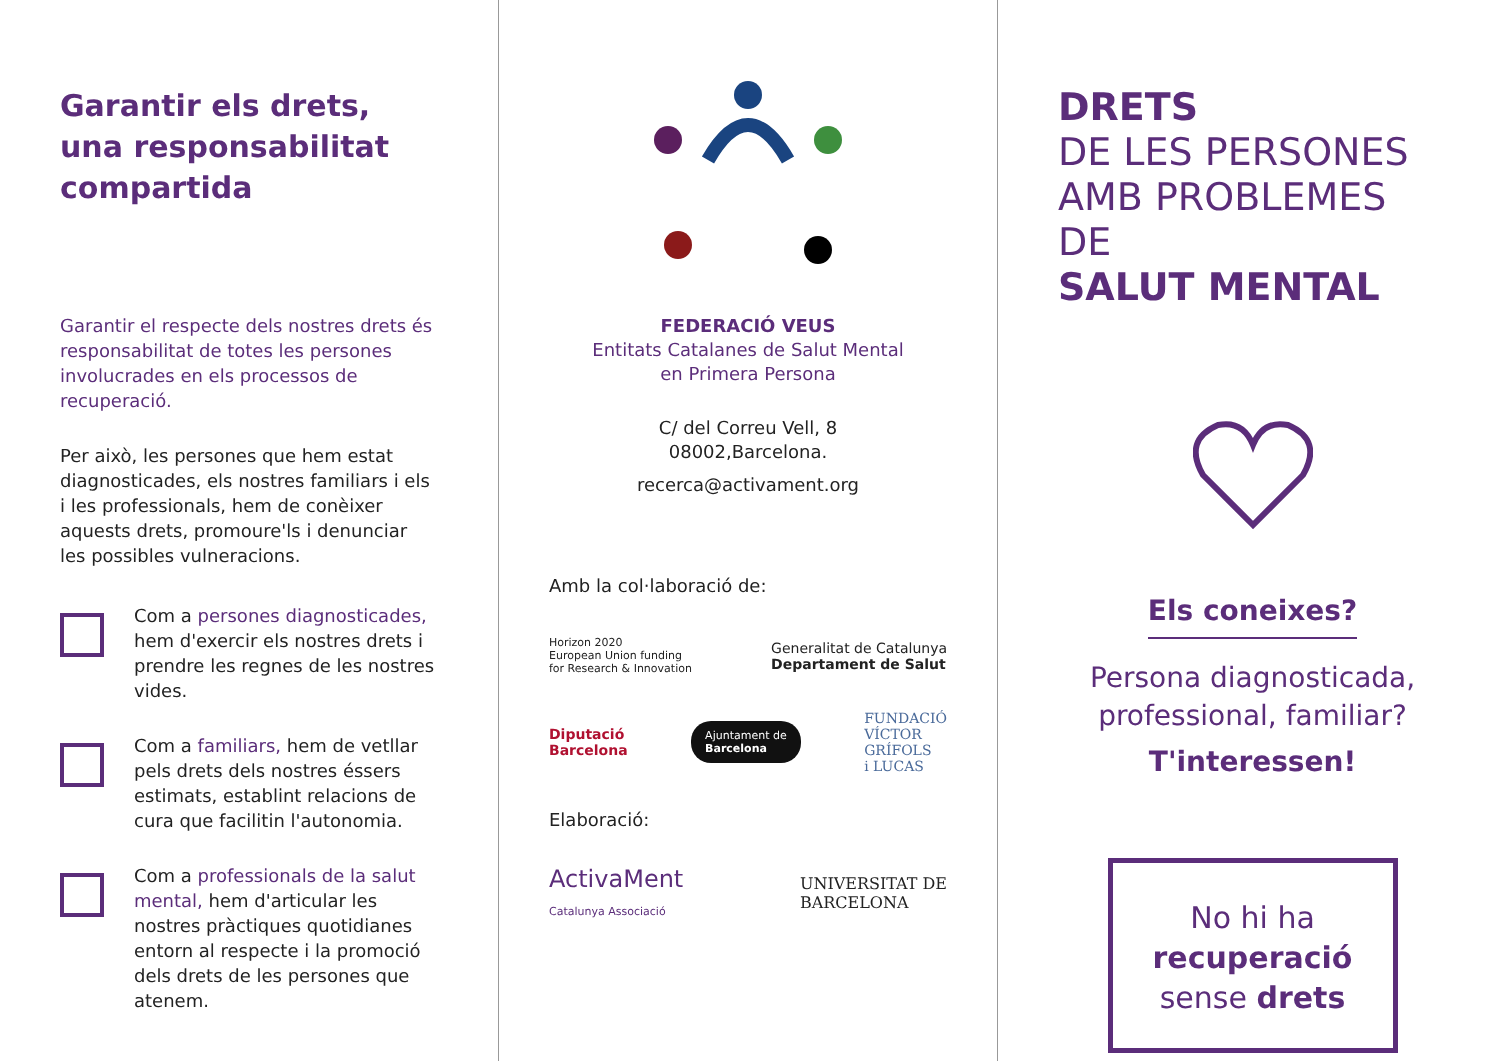Garantir els drets,
una responsabilitat
compartida
Garantir el respecte dels nostres drets és responsabilitat de totes les persones involucrades en els processos de recuperació.
Per això, les persones que hem estat diagnosticades, els nostres familiars i els i les professionals, hem de conèixer aquests drets, promoure'ls i denunciar les possibles vulneracions.
Com a persones diagnosticades, hem d'exercir els nostres drets i prendre les regnes de les nostres vides.
Com a familiars, hem de vetllar pels drets dels nostres éssers estimats, establint relacions de cura que facilitin l'autonomia.
Com a professionals de la salut mental, hem d'articular les nostres pràctiques quotidianes entorn al respecte i la promoció dels drets de les persones que atenem.
FEDERACIÓ VEUS
Entitats Catalanes de Salut Mental
en Primera Persona
C/ del Correu Vell, 8
08002,Barcelona.
recerca@activament.org
Amb la col·laboració de:
Horizon 2020
European Union funding
for Research & Innovation Generalitat de Catalunya
Departament de Salut
Diputació
Barcelona Ajuntament de
Barcelona FUNDACIÓ
VÍCTOR
GRÍFOLS
i LUCAS
Elaboració:
ActivaMent
Catalunya Associació UNIVERSITAT DE
BARCELONA
DRETS
DE LES PERSONES
AMB PROBLEMES DE
SALUT MENTAL
Els coneixes?
Persona diagnosticada,
professional, familiar?
T'interessen!
No hi ha recuperació
sense drets